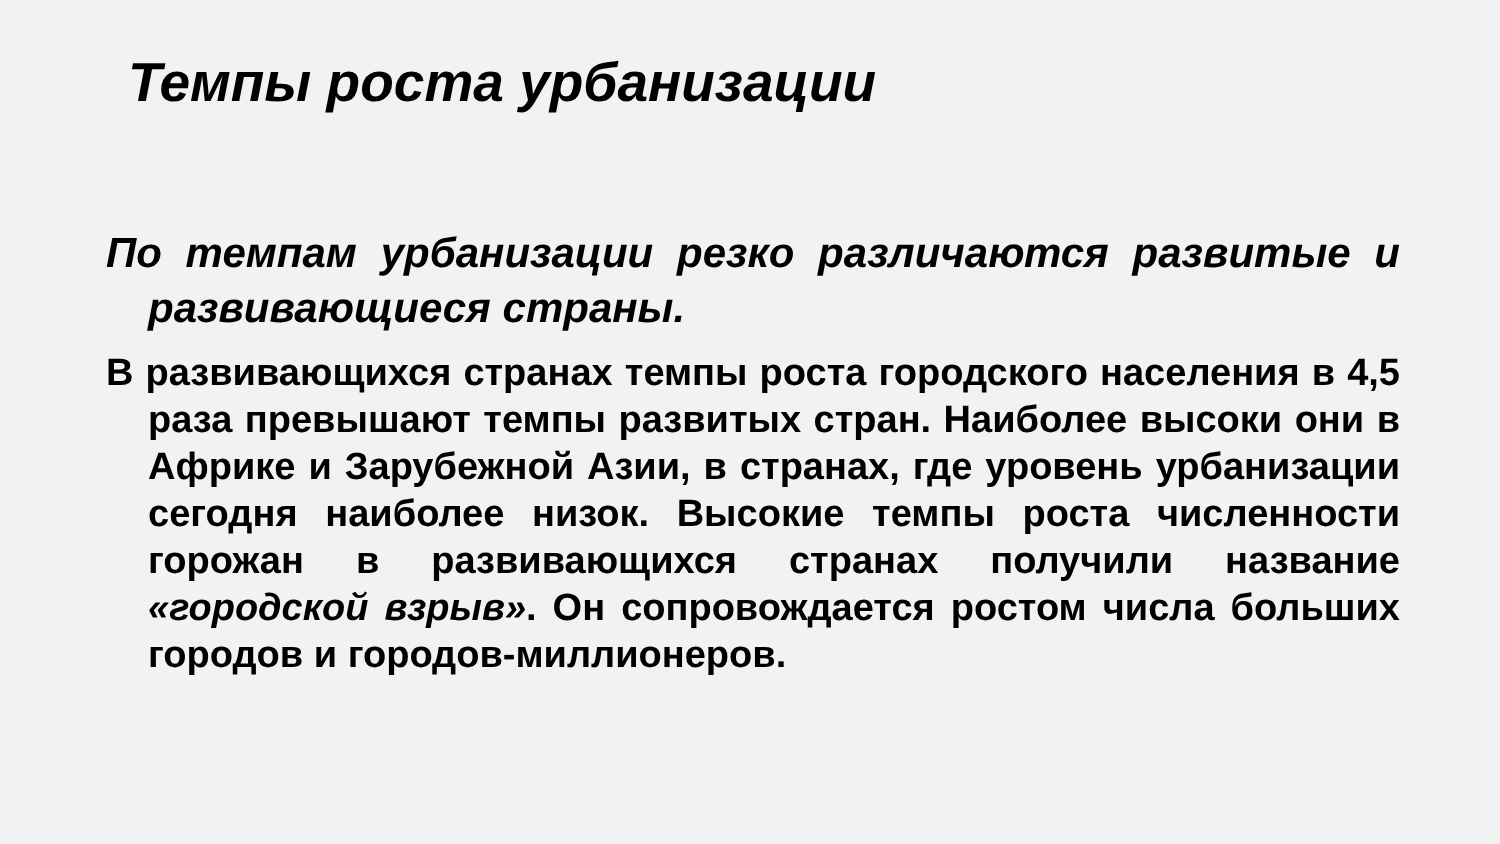Темпы роста урбанизации
По темпам урбанизации резко различаются развитые и развивающиеся страны.
В развивающихся странах темпы роста городского населения в 4,5 раза превышают темпы развитых стран. Наиболее высоки они в Африке и Зарубежной Азии, в странах, где уровень урбанизации сегодня наиболее низок. Высокие темпы роста численности горожан в развивающихся странах получили название «городской взрыв». Он сопровождается ростом числа больших городов и городов-миллионеров.